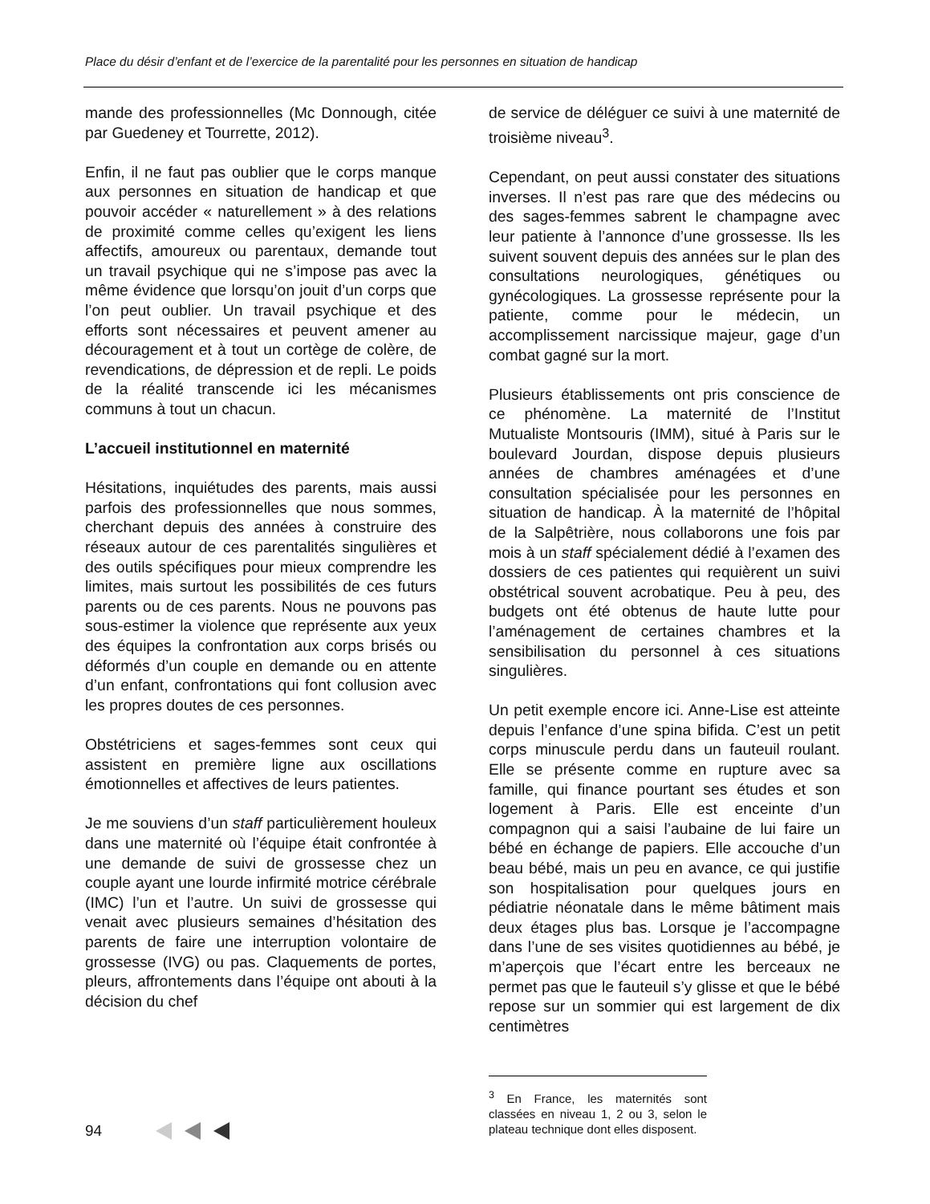Place du désir d’enfant et de l’exercice de la parentalité pour les personnes en situation de handicap
mande des professionnelles (Mc Donnough, citée par Guedeney et Tourrette, 2012).
Enfin, il ne faut pas oublier que le corps manque aux personnes en situation de handicap et que pouvoir accéder « naturellement » à des relations de proximité comme celles qu’exigent les liens affectifs, amoureux ou parentaux, demande tout un travail psychique qui ne s’impose pas avec la même évidence que lorsqu’on jouit d’un corps que l’on peut oublier. Un travail psychique et des efforts sont nécessaires et peuvent amener au découragement et à tout un cortège de colère, de revendications, de dépression et de repli. Le poids de la réalité transcende ici les mécanismes communs à tout un chacun.
L’accueil institutionnel en maternité
Hésitations, inquiétudes des parents, mais aussi parfois des professionnelles que nous sommes, cherchant depuis des années à construire des réseaux autour de ces parentalités singulières et des outils spécifiques pour mieux comprendre les limites, mais surtout les possibilités de ces futurs parents ou de ces parents. Nous ne pouvons pas sous-estimer la violence que représente aux yeux des équipes la confrontation aux corps brisés ou déformés d’un couple en demande ou en attente d’un enfant, confrontations qui font collusion avec les propres doutes de ces personnes.
Obstétriciens et sages-femmes sont ceux qui assistent en première ligne aux oscillations émotionnelles et affectives de leurs patientes.
Je me souviens d’un staff particulièrement houleux dans une maternité où l’équipe était confrontée à une demande de suivi de grossesse chez un couple ayant une lourde infirmité motrice cérébrale (IMC) l’un et l’autre. Un suivi de grossesse qui venait avec plusieurs semaines d’hésitation des parents de faire une interruption volontaire de grossesse (IVG) ou pas. Claquements de portes, pleurs, affrontements dans l’équipe ont abouti à la décision du chef
de service de déléguer ce suivi à une maternité de troisième niveau<sup>3</sup>.
Cependant, on peut aussi constater des situations inverses. Il n’est pas rare que des médecins ou des sages-femmes sabrent le champagne avec leur patiente à l’annonce d’une grossesse. Ils les suivent souvent depuis des années sur le plan des consultations neurologiques, génétiques ou gynécologiques. La grossesse représente pour la patiente, comme pour le médecin, un accomplissement narcissique majeur, gage d’un combat gagné sur la mort.
Plusieurs établissements ont pris conscience de ce phénomène. La maternité de l’Institut Mutualiste Montsouris (IMM), situé à Paris sur le boulevard Jourdan, dispose depuis plusieurs années de chambres aménagées et d’une consultation spécialisée pour les personnes en situation de handicap. À la maternité de l’hôpital de la Salpêtrière, nous collaborons une fois par mois à un staff spécialement dédié à l’examen des dossiers de ces patientes qui requièrent un suivi obstétrical souvent acrobatique. Peu à peu, des budgets ont été obtenus de haute lutte pour l’aménagement de certaines chambres et la sensibilisation du personnel à ces situations singulières.
Un petit exemple encore ici. Anne-Lise est atteinte depuis l’enfance d’une spina bifida. C’est un petit corps minuscule perdu dans un fauteuil roulant. Elle se présente comme en rupture avec sa famille, qui finance pourtant ses études et son logement à Paris. Elle est enceinte d’un compagnon qui a saisi l’aubaine de lui faire un bébé en échange de papiers. Elle accouche d’un beau bébé, mais un peu en avance, ce qui justifie son hospitalisation pour quelques jours en pédiatrie néonatale dans le même bâtiment mais deux étages plus bas. Lorsque je l’accompagne dans l’une de ses visites quotidiennes au bébé, je m’aperçois que l’écart entre les berceaux ne permet pas que le fauteuil s’y glisse et que le bébé repose sur un sommier qui est largement de dix centimètres
<sup>3</sup> En France, les maternités sont classées en niveau 1, 2 ou 3, selon le plateau technique dont elles disposent.
94